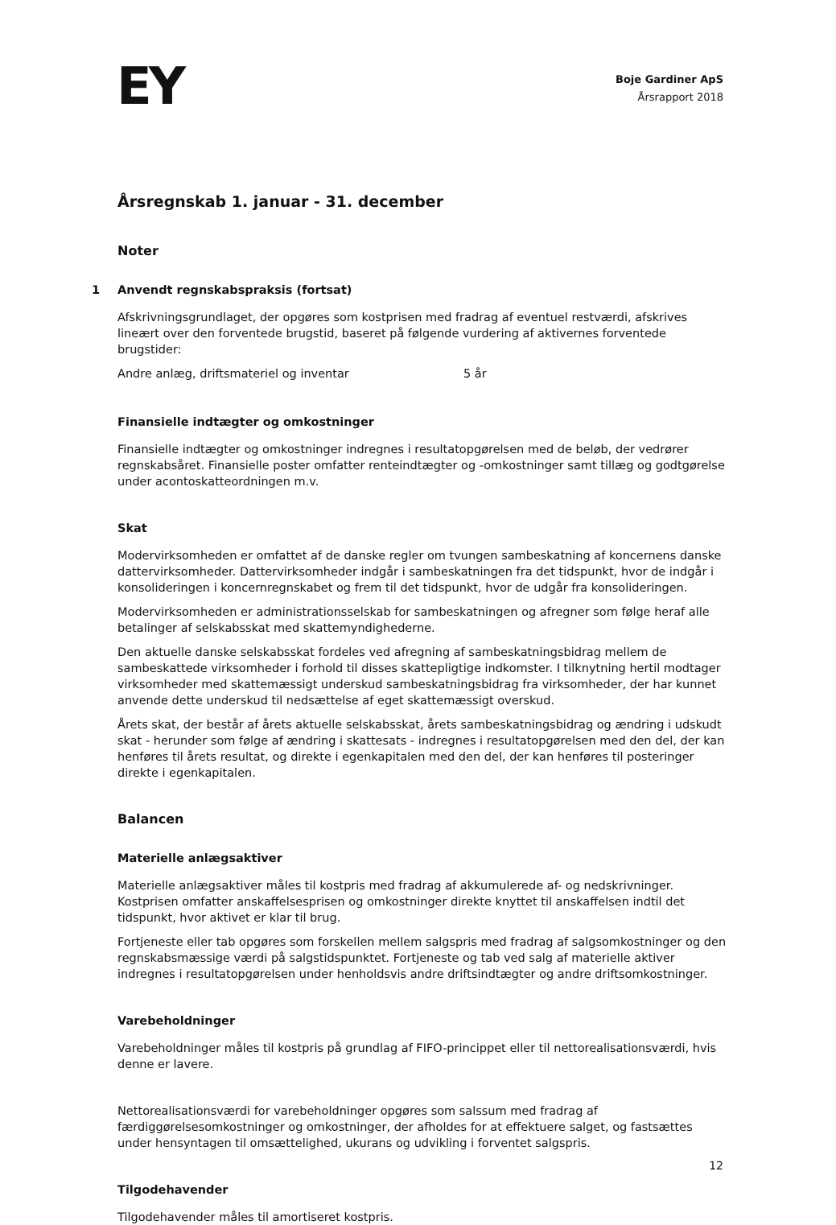EY
Boje Gardiner ApS
Årsrapport 2018
Årsregnskab 1. januar - 31. december
Noter
1 Anvendt regnskabspraksis (fortsat)
Afskrivningsgrundlaget, der opgøres som kostprisen med fradrag af eventuel restværdi, afskrives lineært over den forventede brugstid, baseret på følgende vurdering af aktivernes forventede brugstider:
Andre anlæg, driftsmateriel og inventar 5 år
Finansielle indtægter og omkostninger
Finansielle indtægter og omkostninger indregnes i resultatopgørelsen med de beløb, der vedrører regnskabsåret. Finansielle poster omfatter renteindtægter og -omkostninger samt tillæg og godtgørelse under acontoskatteordningen m.v.
Skat
Modervirksomheden er omfattet af de danske regler om tvungen sambeskatning af koncernens danske dattervirksomheder. Dattervirksomheder indgår i sambeskatningen fra det tidspunkt, hvor de indgår i konsolideringen i koncernregnskabet og frem til det tidspunkt, hvor de udgår fra konsolideringen.
Modervirksomheden er administrationsselskab for sambeskatningen og afregner som følge heraf alle betalinger af selskabsskat med skattemyndighederne.
Den aktuelle danske selskabsskat fordeles ved afregning af sambeskatningsbidrag mellem de sambeskattede virksomheder i forhold til disses skattepligtige indkomster. I tilknytning hertil modtager virksomheder med skattemæssigt underskud sambeskatningsbidrag fra virksomheder, der har kunnet anvende dette underskud til nedsættelse af eget skattemæssigt overskud.
Årets skat, der består af årets aktuelle selskabsskat, årets sambeskatningsbidrag og ændring i udskudt skat - herunder som følge af ændring i skattesats - indregnes i resultatopgørelsen med den del, der kan henføres til årets resultat, og direkte i egenkapitalen med den del, der kan henføres til posteringer direkte i egenkapitalen.
Balancen
Materielle anlægsaktiver
Materielle anlægsaktiver måles til kostpris med fradrag af akkumulerede af- og nedskrivninger. Kostprisen omfatter anskaffelsesprisen og omkostninger direkte knyttet til anskaffelsen indtil det tidspunkt, hvor aktivet er klar til brug.
Fortjeneste eller tab opgøres som forskellen mellem salgspris med fradrag af salgsomkostninger og den regnskabsmæssige værdi på salgstidspunktet. Fortjeneste og tab ved salg af materielle aktiver indregnes i resultatopgørelsen under henholdsvis andre driftsindtægter og andre driftsomkostninger.
Varebeholdninger
Varebeholdninger måles til kostpris på grundlag af FIFO-princippet eller til nettorealisationsværdi, hvis denne er lavere.
Nettorealisationsværdi for varebeholdninger opgøres som salssum med fradrag af færdiggørelsesomkostninger og omkostninger, der afholdes for at effektuere salget, og fastsættes under hensyntagen til omsættelighed, ukurans og udvikling i forventet salgspris.
Tilgodehavender
Tilgodehavender måles til amortiseret kostpris.
12